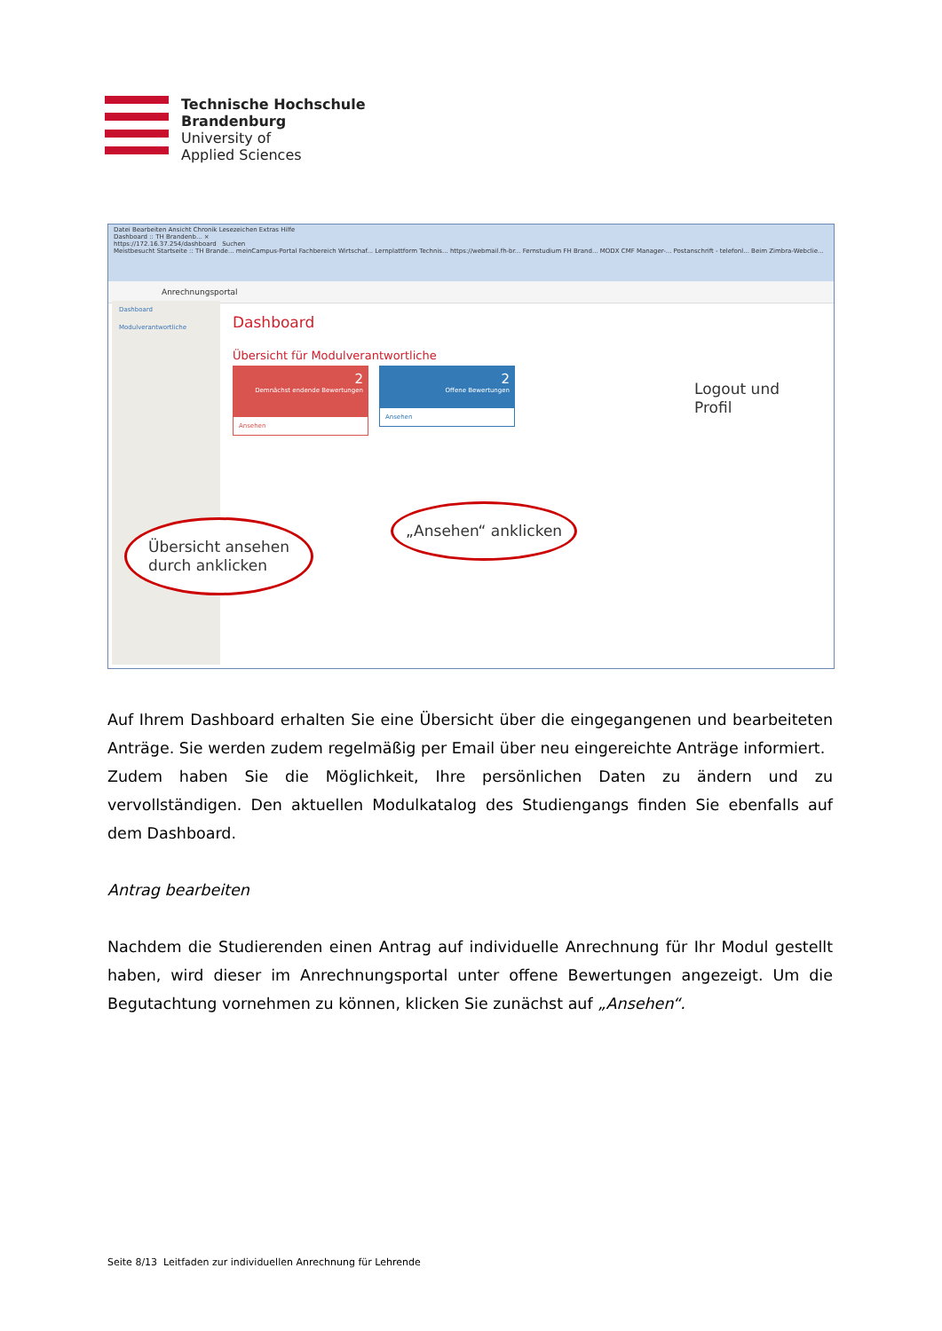Technische Hochschule
Brandenburg
University of
Applied Sciences
Datei Bearbeiten Ansicht Chronik Lesezeichen Extras Hilfe
Dashboard :: TH Brandenb... ×
https://172.16.37.254/dashboard Suchen
Meistbesucht Startseite :: TH Brande... meinCampus-Portal Fachbereich Wirtschaf... Lernplattform Technis... https://webmail.fh-br... Fernstudium FH Brand... MODX CMF Manager-... Postanschrift - telefonl... Beim Zimbra-Webclie...
Anrechnungsportal
Dashboard
Modulverantwortliche
Dashboard
Übersicht für Modulverantwortliche
2
Demnächst endende Bewertungen
Ansehen
2
Offene Bewertungen
Ansehen
Übersicht ansehen
durch anklicken
„Ansehen“ anklicken
Logout und
Profil
Auf Ihrem Dashboard erhalten Sie eine Übersicht über die eingegangenen und bearbeiteten Anträge. Sie werden zudem regelmäßig per Email über neu eingereichte Anträge informiert.
Zudem haben Sie die Möglichkeit, Ihre persönlichen Daten zu ändern und zu vervollständigen. Den aktuellen Modulkatalog des Studiengangs finden Sie ebenfalls auf dem Dashboard.
Antrag bearbeiten
Nachdem die Studierenden einen Antrag auf individuelle Anrechnung für Ihr Modul gestellt haben, wird dieser im Anrechnungsportal unter offene Bewertungen angezeigt. Um die Begutachtung vornehmen zu können, klicken Sie zunächst auf „Ansehen“.
Seite 8/13 Leitfaden zur individuellen Anrechnung für Lehrende